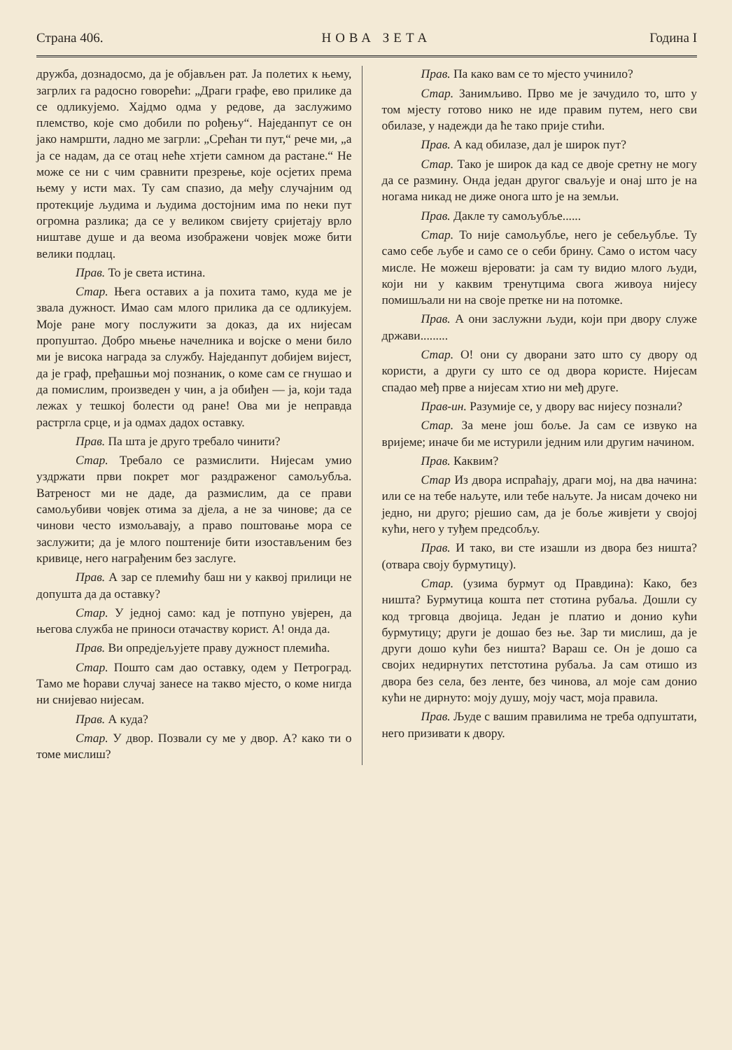Страна 406. НОВА ЗЕТА Година I
дружба, дознадосмо, да је објављен рат. Ја полетих к њему, загрлих га радосно говорећи: „Драги графе, ево прилике да се одликујемо. Хајдмо одма у редове, да заслужимо племство, које смо добили по рођењу“. Наједанпут се он јако намршти, ладно ме загрли: „Срећан ти пут,“ рече ми, „а ја се надам, да се отац неће хтјети самном да растане.“ Не може се ни с чим сравнити презрење, које осјетих према њему у исти мах. Ту сам спазио, да међу случајним од протекције људима и људима достојним има по неки пут огромна разлика; да се у великом свијету сријетају врло ништаве душе и да веома изображени човјек може бити велики подлац.
Прав. То је света истина.
Стар. Њега оставих а ја похита тамо, куда ме је звала дужност. Имао сам млого прилика да се одликујем. Моје ране могу послужити за доказ, да их нијесам пропуштао. Добро мњење начелника и војске о мени било ми је висока награда за службу. Наједанпут добијем вијест, да је граф, пређашњи мој познаник, о коме сам се гнушао и да помислим, произведен у чин, а ја обиђен — ја, који тада лежах у тешкој болести од ране! Ова ми је неправда растргла срце, и ја одмах дадох оставку.
Прав. Па шта је друго требало чинити?
Стар. Требало се размислити. Нијесам умио уздржати први покрет мог раздраженог самољубља. Ватреност ми не даде, да размислим, да се прави самољубиви човјек отима за дјела, а не за чинове; да се чинови често измољавају, а право поштовање мора се заслужити; да је млого поштеније бити изостављеним без кривице, него награђеним без заслуге.
Прав. А зар се племићу баш ни у каквој прилици не допушта да да оставку?
Стар. У једној само: кад је потпуно увјерен, да његова служба не приноси отачаству корист. А! онда да.
Прав. Ви опредјељујете праву дужност племића.
Стар. Пошто сам дао оставку, одем у Петроград. Тамо ме ћорави случај занесе на такво мјесто, о коме нигда ни снијевао нијесам.
Прав. А куда?
Стар. У двор. Позвали су ме у двор. А? како ти о томе мислиш?
Прав. Па како вам се то мјесто учинило?
Стар. Занимљиво. Прво ме је зачудило то, што у том мјесту готово нико не иде правим путем, него сви обилазе, у надежди да ће тако прије стићи.
Прав. А кад обилазе, дал је широк пут?
Стар. Тако је широк да кад се двоје сретну не могу да се размину. Онда један другог сваљује и онај што је на ногама никад не диже онога што је на земљи.
Прав. Дакле ту самољубље......
Стар. То није самољубље, него је себељубље. Ту само себе љубе и само се о себи брину. Само о истом часу мисле. Не можеш вјеровати: ја сам ту видио млого људи, који ни у каквим тренутцима свога живоуа нијесу помишљали ни на своје претке ни на потомке.
Прав. А они заслужни људи, који при двору служе држави.........
Стар. О! они су дворани зато што су двору од користи, а други су што се од двора користе. Нијесам спадао међ прве а нијесам хтио ни међ друге.
Прав-ин. Разумије се, у двору вас нијесу познали?
Стар. За мене још боље. Ја сам се извуко на вријеме; иначе би ме истурили једним или другим начином.
Прав. Каквим?
Стар Из двора испраћају, драги мој, на два начина: или се на тебе наљуте, или тебе наљуте. Ја нисам дочеко ни једно, ни друго; рјешио сам, да је боље живјети у својој кући, него у туђем предсобљу.
Прав. И тако, ви сте изашли из двора без ништа? (отвара своју бурмутицу).
Стар. (узима бурмут од Правдина): Како, без ништа? Бурмутица кошта пет стотина рубаља. Дошли су код трговца двојица. Један је платио и донио кући бурмутицу; други је дошао без ње. Зар ти мислиш, да је други дошо кући без ништа? Вараш се. Он је дошо са својих недирнутих петстотина рубаља. Ја сам отишо из двора без села, без ленте, без чинова, ал моје сам донио кући не дирнуто: моју душу, моју част, моја правила.
Прав. Људе с вашим правилима не треба одпуштати, него призивати к двору.